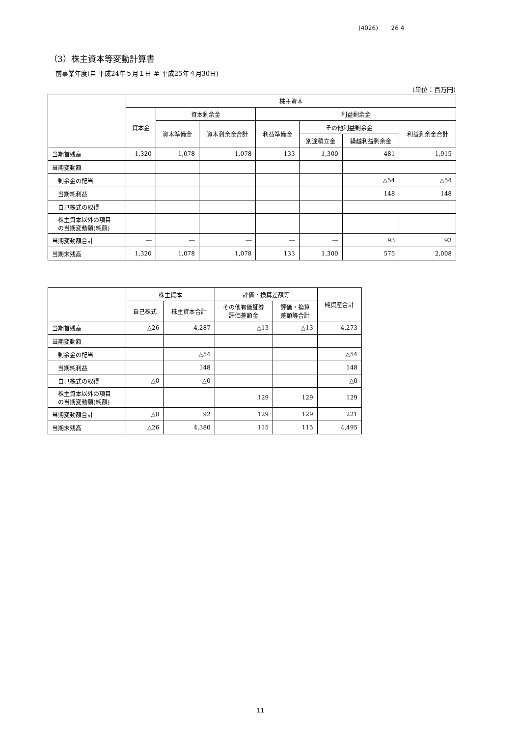(4026) 26 4
（3）株主資本等変動計算書
前事業年度(自 平成24年５月１日 至 平成25年４月30日)
(単位：百万円)
| | 株主資本 | | | | | | |
| --- | --- | --- | --- | --- | --- | --- | --- |
| | 資本金 | 資本剰余金 | | 利益剰余金 | | | |
| | | 資本準備金 | 資本剰余金合計 | 利益準備金 | その他利益剰余金 | | 利益剰余金合計 |
| | | | | | 別途積立金 | 繰越利益剰余金 | |
| 当期首残高 | 1,320 | 1,078 | 1,078 | 133 | 1,300 | 481 | 1,915 |
| 当期変動額 | | | | | | | |
| 剰余金の配当 | | | | | | △54 | △54 |
| 当期純利益 | | | | | | 148 | 148 |
| 自己株式の取得 | | | | | | | |
| 株主資本以外の項目 の当期変動額(純額) | | | | | | | |
| 当期変動額合計 | ― | ― | ― | ― | ― | 93 | 93 |
| 当期末残高 | 1,320 | 1,078 | 1,078 | 133 | 1,300 | 575 | 2,008 |
| | 株主資本 | | 評価・換算差額等 | | 純資産合計 |
| --- | --- | --- | --- | --- | --- |
| | 自己株式 | 株主資本合計 | その他有価証券 評価差額金 | 評価・換算 差額等合計 | |
| 当期首残高 | △26 | 4,287 | △13 | △13 | 4,273 |
| 当期変動額 | | | | | |
| 剰余金の配当 | | △54 | | | △54 |
| 当期純利益 | | 148 | | | 148 |
| 自己株式の取得 | △0 | △0 | | | △0 |
| 株主資本以外の項目 の当期変動額(純額) | | | 129 | 129 | 129 |
| 当期変動額合計 | △0 | 92 | 129 | 129 | 221 |
| 当期末残高 | △26 | 4,380 | 115 | 115 | 4,495 |
11